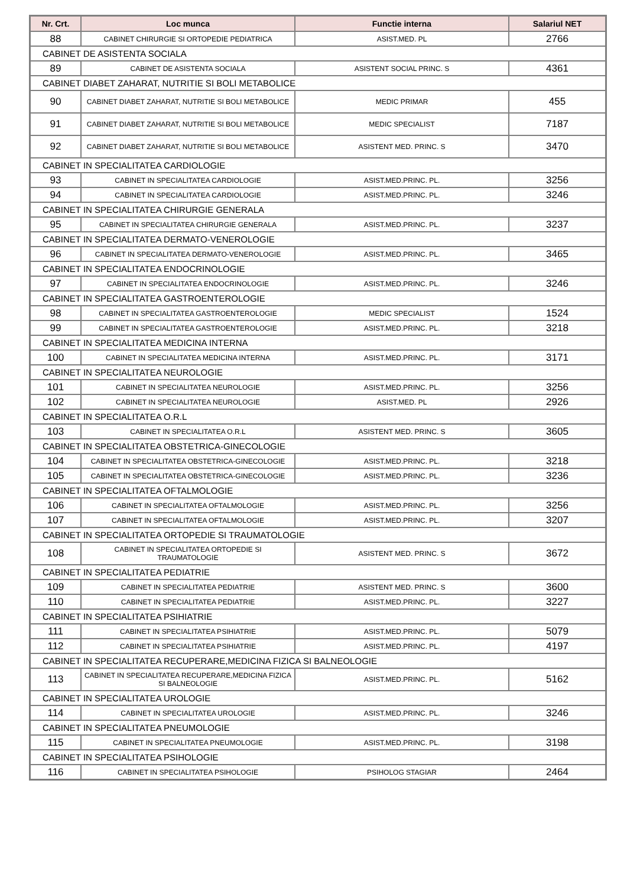| Nr. Crt. | Loc munca | Functie interna | Salariul NET |
| --- | --- | --- | --- |
| 88 | CABINET CHIRURGIE SI ORTOPEDIE PEDIATRICA | ASIST.MED. PL | 2766 |
| CABINET DE ASISTENTA SOCIALA | | | |
| 89 | CABINET DE ASISTENTA SOCIALA | ASISTENT SOCIAL PRINC. S | 4361 |
| CABINET DIABET ZAHARAT, NUTRITIE SI BOLI METABOLICE | | | |
| 90 | CABINET DIABET ZAHARAT, NUTRITIE SI BOLI METABOLICE | MEDIC PRIMAR | 455 |
| 91 | CABINET DIABET ZAHARAT, NUTRITIE SI BOLI METABOLICE | MEDIC SPECIALIST | 7187 |
| 92 | CABINET DIABET ZAHARAT, NUTRITIE SI BOLI METABOLICE | ASISTENT MED. PRINC. S | 3470 |
| CABINET IN SPECIALITATEA CARDIOLOGIE | | | |
| 93 | CABINET IN SPECIALITATEA CARDIOLOGIE | ASIST.MED.PRINC. PL. | 3256 |
| 94 | CABINET IN SPECIALITATEA CARDIOLOGIE | ASIST.MED.PRINC. PL. | 3246 |
| CABINET IN SPECIALITATEA CHIRURGIE GENERALA | | | |
| 95 | CABINET IN SPECIALITATEA CHIRURGIE GENERALA | ASIST.MED.PRINC. PL. | 3237 |
| CABINET IN SPECIALITATEA DERMATO-VENEROLOGIE | | | |
| 96 | CABINET IN SPECIALITATEA DERMATO-VENEROLOGIE | ASIST.MED.PRINC. PL. | 3465 |
| CABINET IN SPECIALITATEA ENDOCRINOLOGIE | | | |
| 97 | CABINET IN SPECIALITATEA ENDOCRINOLOGIE | ASIST.MED.PRINC. PL. | 3246 |
| CABINET IN SPECIALITATEA GASTROENTEROLOGIE | | | |
| 98 | CABINET IN SPECIALITATEA GASTROENTEROLOGIE | MEDIC SPECIALIST | 1524 |
| 99 | CABINET IN SPECIALITATEA GASTROENTEROLOGIE | ASIST.MED.PRINC. PL. | 3218 |
| CABINET IN SPECIALITATEA MEDICINA INTERNA | | | |
| 100 | CABINET IN SPECIALITATEA MEDICINA INTERNA | ASIST.MED.PRINC. PL. | 3171 |
| CABINET IN SPECIALITATEA NEUROLOGIE | | | |
| 101 | CABINET IN SPECIALITATEA NEUROLOGIE | ASIST.MED.PRINC. PL. | 3256 |
| 102 | CABINET IN SPECIALITATEA NEUROLOGIE | ASIST.MED. PL | 2926 |
| CABINET IN SPECIALITATEA O.R.L | | | |
| 103 | CABINET IN SPECIALITATEA O.R.L | ASISTENT MED. PRINC. S | 3605 |
| CABINET IN SPECIALITATEA OBSTETRICA-GINECOLOGIE | | | |
| 104 | CABINET IN SPECIALITATEA OBSTETRICA-GINECOLOGIE | ASIST.MED.PRINC. PL. | 3218 |
| 105 | CABINET IN SPECIALITATEA OBSTETRICA-GINECOLOGIE | ASIST.MED.PRINC. PL. | 3236 |
| CABINET IN SPECIALITATEA OFTALMOLOGIE | | | |
| 106 | CABINET IN SPECIALITATEA OFTALMOLOGIE | ASIST.MED.PRINC. PL. | 3256 |
| 107 | CABINET IN SPECIALITATEA OFTALMOLOGIE | ASIST.MED.PRINC. PL. | 3207 |
| CABINET IN SPECIALITATEA ORTOPEDIE SI TRAUMATOLOGIE | | | |
| 108 | CABINET IN SPECIALITATEA ORTOPEDIE SI TRAUMATOLOGIE | ASISTENT MED. PRINC. S | 3672 |
| CABINET IN SPECIALITATEA PEDIATRIE | | | |
| 109 | CABINET IN SPECIALITATEA PEDIATRIE | ASISTENT MED. PRINC. S | 3600 |
| 110 | CABINET IN SPECIALITATEA PEDIATRIE | ASIST.MED.PRINC. PL. | 3227 |
| CABINET IN SPECIALITATEA PSIHIATRIE | | | |
| 111 | CABINET IN SPECIALITATEA PSIHIATRIE | ASIST.MED.PRINC. PL. | 5079 |
| 112 | CABINET IN SPECIALITATEA PSIHIATRIE | ASIST.MED.PRINC. PL. | 4197 |
| CABINET IN SPECIALITATEA RECUPERARE,MEDICINA FIZICA SI BALNEOLOGIE | | | |
| 113 | CABINET IN SPECIALITATEA RECUPERARE,MEDICINA FIZICA SI BALNEOLOGIE | ASIST.MED.PRINC. PL. | 5162 |
| CABINET IN SPECIALITATEA UROLOGIE | | | |
| 114 | CABINET IN SPECIALITATEA UROLOGIE | ASIST.MED.PRINC. PL. | 3246 |
| CABINET IN SPECIALITATEA PNEUMOLOGIE | | | |
| 115 | CABINET IN SPECIALITATEA PNEUMOLOGIE | ASIST.MED.PRINC. PL. | 3198 |
| CABINET IN SPECIALITATEA PSIHOLOGIE | | | |
| 116 | CABINET IN SPECIALITATEA PSIHOLOGIE | PSIHOLOG STAGIAR | 2464 |